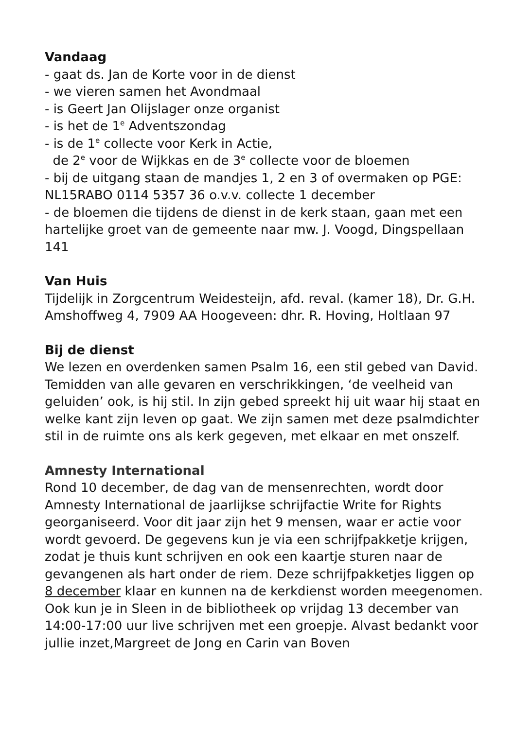Vandaag
- gaat ds. Jan de Korte voor in de dienst
- we vieren samen het Avondmaal
- is Geert Jan Olijslager onze organist
- is het de 1<sup>e</sup> Adventszondag
- is de 1<sup>e</sup> collecte voor Kerk in Actie,
de 2<sup>e</sup> voor de Wijkkas en de 3<sup>e</sup> collecte voor de bloemen
- bij de uitgang staan de mandjes 1, 2 en 3 of overmaken op PGE: NL15RABO 0114 5357 36 o.v.v. collecte 1 december
- de bloemen die tijdens de dienst in de kerk staan, gaan met een hartelijke groet van de gemeente naar mw. J. Voogd, Dingspellaan 141
Van Huis
Tijdelijk in Zorgcentrum Weidesteijn, afd. reval. (kamer 18), Dr. G.H. Amshoffweg 4, 7909 AA Hoogeveen: dhr. R. Hoving, Holtlaan 97
Bij de dienst
We lezen en overdenken samen Psalm 16, een stil gebed van David. Temidden van alle gevaren en verschrikkingen, ‘de veelheid van geluiden’ ook, is hij stil. In zijn gebed spreekt hij uit waar hij staat en welke kant zijn leven op gaat. We zijn samen met deze psalmdichter stil in de ruimte ons als kerk gegeven, met elkaar en met onszelf.
Amnesty International
Rond 10 december, de dag van de mensenrechten, wordt door Amnesty International de jaarlijkse schrijfactie Write for Rights georganiseerd. Voor dit jaar zijn het 9 mensen, waar er actie voor wordt gevoerd. De gegevens kun je via een schrijfpakketje krijgen, zodat je thuis kunt schrijven en ook een kaartje sturen naar de gevangenen als hart onder de riem. Deze schrijfpakketjes liggen op 8 december klaar en kunnen na de kerkdienst worden meegenomen.
Ook kun je in Sleen in de bibliotheek op vrijdag 13 december van 14:00-17:00 uur live schrijven met een groepje. Alvast bedankt voor jullie inzet,Margreet de Jong en Carin van Boven